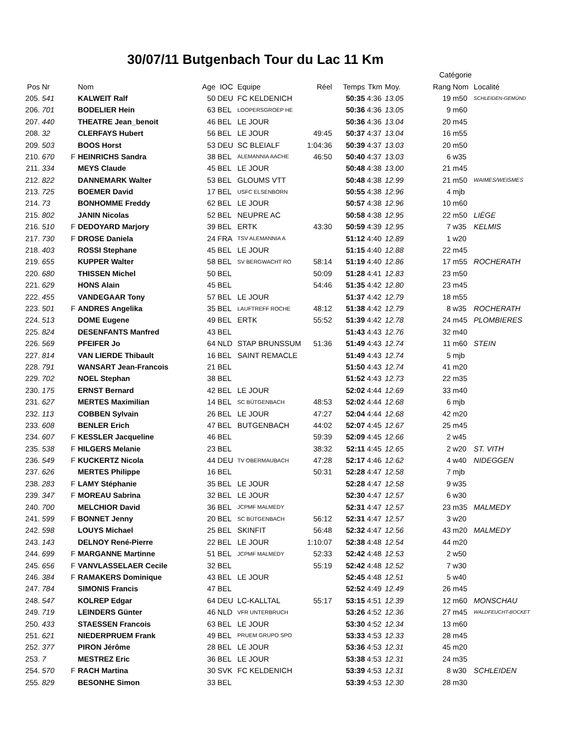30/07/11 Butgenbach Tour du Lac 11 Km
| | | | | | | | | | | | Catégorie | | |
| --- | --- | --- | --- | --- | --- | --- | --- | --- | --- | --- | --- | --- | --- |
| Pos | Nr | | Nom | Age | IOC | Equipe | Réel | Temps | Tkm | Moy. | Rang | Nom | Localité |
| 205. | 541 | | KALWEIT Ralf | 50 | DEU | FC KELDENICH | | 50:35 | 4:36 | 13.05 | 19 | m50 | SCHLEIDEN-GEMÜND |
| 206. | 701 | | BODELIER Hein | 63 | BEL | LOOPERSGROEP HE | | 50:36 | 4:36 | 13.05 | 9 | m60 | |
| 207. | 440 | | THEATRE Jean_benoit | 46 | BEL | LE JOUR | | 50:36 | 4:36 | 13.04 | 20 | m45 | |
| 208. | 32 | | CLERFAYS Hubert | 56 | BEL | LE JOUR | 49:45 | 50:37 | 4:37 | 13.04 | 16 | m55 | |
| 209. | 503 | | BOOS Horst | 53 | DEU | SC BLEIALF | 1:04:36 | 50:39 | 4:37 | 13.03 | 20 | m50 | |
| 210. | 670 | F | HEINRICHS Sandra | 38 | BEL | ALEMANNIA AACHE | 46:50 | 50:40 | 4:37 | 13.03 | 6 | w35 | |
| 211. | 334 | | MEYS Claude | 45 | BEL | LE JOUR | | 50:48 | 4:38 | 13.00 | 21 | m45 | |
| 212. | 822 | | DANNEMARK Walter | 53 | BEL | GLOUMS VTT | | 50:48 | 4:38 | 12.99 | 21 | m50 | WAIMES/WEISMES |
| 213. | 725 | | BOEMER David | 17 | BEL | USFC ELSENBORN | | 50:55 | 4:38 | 12.96 | 4 | mjb | |
| 214. | 73 | | BONHOMME Freddy | 62 | BEL | LE JOUR | | 50:57 | 4:38 | 12.96 | 10 | m60 | |
| 215. | 802 | | JANIN Nicolas | 52 | BEL | NEUPRE AC | | 50:58 | 4:38 | 12.95 | 22 | m50 | LIÈGE |
| 216. | 510 | F | DEDOYARD Marjory | 39 | BEL | ERTK | 43:30 | 50:59 | 4:39 | 12.95 | 7 | w35 | KELMIS |
| 217. | 730 | F | DROSE Daniela | 24 | FRA | TSV ALEMANNIA A | | 51:12 | 4:40 | 12.89 | 1 | w20 | |
| 218. | 403 | | ROSSI Stephane | 45 | BEL | LE JOUR | | 51:15 | 4:40 | 12.88 | 22 | m45 | |
| 219. | 655 | | KUPPER Walter | 58 | BEL | SV BERGWACHT RO | 58:14 | 51:19 | 4:40 | 12.86 | 17 | m55 | ROCHERATH |
| 220. | 680 | | THISSEN Michel | 50 | BEL | | 50:09 | 51:28 | 4:41 | 12.83 | 23 | m50 | |
| 221. | 629 | | HONS Alain | 45 | BEL | | 54:46 | 51:35 | 4:42 | 12.80 | 23 | m45 | |
| 222. | 455 | | VANDEGAAR Tony | 57 | BEL | LE JOUR | | 51:37 | 4:42 | 12.79 | 18 | m55 | |
| 223. | 501 | F | ANDRES Angelika | 35 | BEL | LAUFTREFF ROCHE | 48:12 | 51:38 | 4:42 | 12.79 | 8 | w35 | ROCHERATH |
| 224. | 513 | | DOME Eugene | 49 | BEL | ERTK | 55:52 | 51:39 | 4:42 | 12.78 | 24 | m45 | PLOMBIERES |
| 225. | 824 | | DESENFANTS Manfred | 43 | BEL | | | 51:43 | 4:43 | 12.76 | 32 | m40 | |
| 226. | 569 | | PFEIFER Jo | 64 | NLD | STAP BRUNSSUM | 51:36 | 51:49 | 4:43 | 12.74 | 11 | m60 | STEIN |
| 227. | 814 | | VAN LIERDE Thibault | 16 | BEL | SAINT REMACLE | | 51:49 | 4:43 | 12.74 | 5 | mjb | |
| 228. | 791 | | WANSART Jean-Francois | 21 | BEL | | | 51:50 | 4:43 | 12.74 | 41 | m20 | |
| 229. | 702 | | NOEL Stephan | 38 | BEL | | | 51:52 | 4:43 | 12.73 | 22 | m35 | |
| 230. | 175 | | ERNST Bernard | 42 | BEL | LE JOUR | | 52:02 | 4:44 | 12.69 | 33 | m40 | |
| 231. | 627 | | MERTES Maximilian | 14 | BEL | SC BÜTGENBACH | 48:53 | 52:02 | 4:44 | 12.68 | 6 | mjb | |
| 232. | 113 | | COBBEN Sylvain | 26 | BEL | LE JOUR | 47:27 | 52:04 | 4:44 | 12.68 | 42 | m20 | |
| 233. | 608 | | BENLER Erich | 47 | BEL | BUTGENBACH | 44:02 | 52:07 | 4:45 | 12.67 | 25 | m45 | |
| 234. | 607 | F | KESSLER Jacqueline | 46 | BEL | | 59:39 | 52:09 | 4:45 | 12.66 | 2 | w45 | |
| 235. | 538 | F | HILGERS Melanie | 23 | BEL | | 38:32 | 52:11 | 4:45 | 12.65 | 2 | w20 | ST. VITH |
| 236. | 549 | F | KUCKERTZ Nicola | 44 | DEU | TV OBERMAUBACH | 47:28 | 52:17 | 4:46 | 12.62 | 4 | w40 | NIDEGGEN |
| 237. | 626 | | MERTES Philippe | 16 | BEL | | 50:31 | 52:28 | 4:47 | 12.58 | 7 | mjb | |
| 238. | 283 | F | LAMY Stéphanie | 35 | BEL | LE JOUR | | 52:28 | 4:47 | 12.58 | 9 | w35 | |
| 239. | 347 | F | MOREAU Sabrina | 32 | BEL | LE JOUR | | 52:30 | 4:47 | 12.57 | 6 | w30 | |
| 240. | 700 | | MELCHIOR David | 36 | BEL | JCPMF MALMEDY | | 52:31 | 4:47 | 12.57 | 23 | m35 | MALMEDY |
| 241. | 599 | F | BONNET Jenny | 20 | BEL | SC BÜTGENBACH | 56:12 | 52:31 | 4:47 | 12.57 | 3 | w20 | |
| 242. | 598 | | LOUYS Michael | 25 | BEL | SKINFIT | 56:48 | 52:32 | 4:47 | 12.56 | 43 | m20 | MALMEDY |
| 243. | 143 | | DELNOY René-Pierre | 22 | BEL | LE JOUR | 1:10:07 | 52:38 | 4:48 | 12.54 | 44 | m20 | |
| 244. | 699 | F | MARGANNE Martinne | 51 | BEL | JCPMF MALMEDY | 52:33 | 52:42 | 4:48 | 12.53 | 2 | w50 | |
| 245. | 656 | F | VANVLASSELAER Cecile | 32 | BEL | | 55:19 | 52:42 | 4:48 | 12.52 | 7 | w30 | |
| 246. | 384 | F | RAMAKERS Dominique | 43 | BEL | LE JOUR | | 52:45 | 4:48 | 12.51 | 5 | w40 | |
| 247. | 784 | | SIMONIS Francis | 47 | BEL | | | 52:52 | 4:49 | 12.49 | 26 | m45 | |
| 248. | 547 | | KOLREP Edgar | 64 | DEU | LC-KALLTAL | 55:17 | 53:15 | 4:51 | 12.39 | 12 | m60 | MONSCHAU |
| 249. | 719 | | LEINDERS Günter | 46 | NLD | VFR UNTERBRUCH | | 53:26 | 4:52 | 12.36 | 27 | m45 | WALDFEUCHT-BOCKET |
| 250. | 433 | | STAESSEN Francois | 63 | BEL | LE JOUR | | 53:30 | 4:52 | 12.34 | 13 | m60 | |
| 251. | 621 | | NIEDERPRUEM Frank | 49 | BEL | PRUEM GRUPO SPO | | 53:33 | 4:53 | 12.33 | 28 | m45 | |
| 252. | 377 | | PIRON Jérôme | 28 | BEL | LE JOUR | | 53:36 | 4:53 | 12.31 | 45 | m20 | |
| 253. | 7 | | MESTREZ Eric | 36 | BEL | LE JOUR | | 53:38 | 4:53 | 12.31 | 24 | m35 | |
| 254. | 570 | F | RACH Martina | 30 | SVK | FC KELDENICH | | 53:39 | 4:53 | 12.31 | 8 | w30 | SCHLEIDEN |
| 255. | 829 | | BESONHE Simon | 33 | BEL | | | 53:39 | 4:53 | 12.30 | 28 | m30 | |